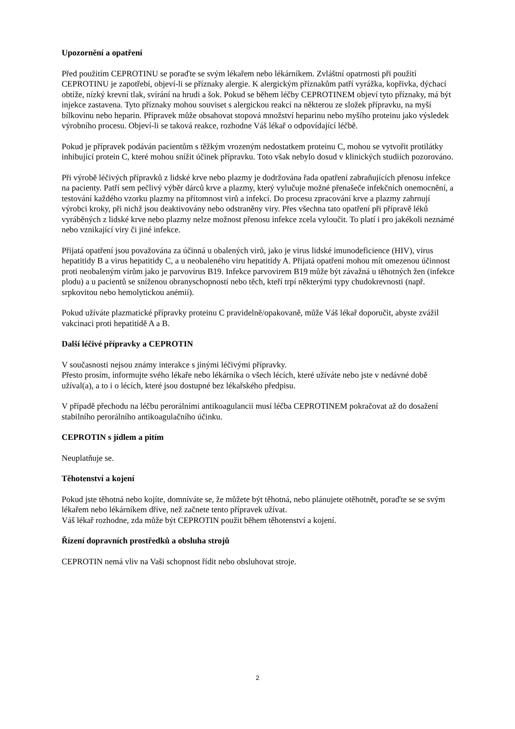Upozornění a opatření
Před použitím CEPROTINU se poraďte se svým lékařem nebo lékárníkem. Zvláštní opatrnosti při použití CEPROTINU je zapotřebí, objeví-li se příznaky alergie. K alergickým příznakům patří vyrážka, kopřivka, dýchací obtíže, nízký krevní tlak, svírání na hrudi a šok. Pokud se během léčby CEPROTINEM objeví tyto příznaky, má být injekce zastavena. Tyto příznaky mohou souviset s alergickou reakcí na některou ze složek přípravku, na myší bílkovinu nebo heparin. Přípravek může obsahovat stopová množství heparinu nebo myšího proteinu jako výsledek výrobního procesu. Objeví-li se taková reakce, rozhodne Váš lékař o odpovídající léčbě.
Pokud je přípravek podáván pacientům s těžkým vrozeným nedostatkem proteinu C, mohou se vytvořit protilátky inhibující protein C, které mohou snížit účinek přípravku. Toto však nebylo dosud v klinických studiích pozorováno.
Při výrobě léčivých přípravků z lidské krve nebo plazmy je dodržována řada opatření zabraňujících přenosu infekce na pacienty. Patří sem pečlivý výběr dárců krve a plazmy, který vylučuje možné přenašeče infekčních onemocnění, a testování každého vzorku plazmy na přítomnost virů a infekcí. Do procesu zpracování krve a plazmy zahrnují výrobci kroky, při nichž jsou deaktivovány nebo odstraněny viry. Přes všechna tato opatření při přípravě léků vyráběných z lidské krve nebo plazmy nelze možnost přenosu infekce zcela vyloučit. To platí i pro jakékoli neznámé nebo vznikající viry či jiné infekce.
Přijatá opatření jsou považována za účinná u obalených virů, jako je virus lidské imunodeficience (HIV), virus hepatitidy B a virus hepatitidy C, a u neobaleného viru hepatitidy A. Přijatá opatření mohou mít omezenou účinnost proti neobaleným virům jako je parvovirus B19. Infekce parvovirem B19 může být závažná u těhotných žen (infekce plodu) a u pacientů se sníženou obranyschopností nebo těch, kteří trpí některými typy chudokrevnosti (např. srpkovitou nebo hemolytickou anémií).
Pokud užíváte plazmatické přípravky proteinu C pravidelně/opakovaně, může Váš lékař doporučit, abyste zvážil vakcinaci proti hepatitidě A a B.
Další léčivé přípravky a CEPROTIN
V současnosti nejsou známy interakce s jinými léčivými přípravky.
Přesto prosím, informujte svého lékaře nebo lékárníka o všech lécích, které užíváte nebo jste v nedávné době užíval(a), a to i o lécích, které jsou dostupné bez lékařského předpisu.
V případě přechodu na léčbu perorálními antikoagulancii musí léčba CEPROTINEM pokračovat až do dosažení stabilního perorálního antikoagulačního účinku.
CEPROTIN s jídlem a pitím
Neuplatňuje se.
Těhotenství a kojení
Pokud jste těhotná nebo kojíte, domníváte se, že můžete být těhotná, nebo plánujete otěhotnět, poraďte se se svým lékařem nebo lékárníkem dříve, než začnete tento přípravek užívat.
Váš lékař rozhodne, zda může být CEPROTIN použit během těhotenství a kojení.
Řízení dopravních prostředků a obsluha strojů
CEPROTIN nemá vliv na Vaši schopnost řídit nebo obsluhovat stroje.
2